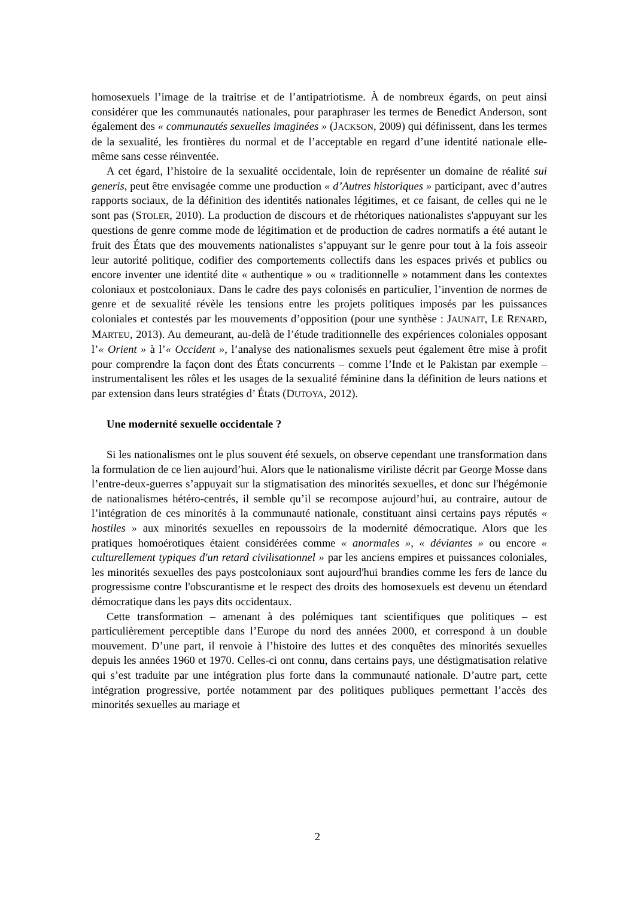homosexuels l’image de la traitrise et de l’antipatriotisme. À de nombreux égards, on peut ainsi considérer que les communautés nationales, pour paraphraser les termes de Benedict Anderson, sont également des « communautés sexuelles imaginées » (JACKSON, 2009) qui définissent, dans les termes de la sexualité, les frontières du normal et de l’acceptable en regard d’une identité nationale elle-même sans cesse réinventée.
A cet égard, l’histoire de la sexualité occidentale, loin de représenter un domaine de réalité sui generis, peut être envisagée comme une production « d’Autres historiques » participant, avec d’autres rapports sociaux, de la définition des identités nationales légitimes, et ce faisant, de celles qui ne le sont pas (STOLER, 2010). La production de discours et de rhétoriques nationalistes s'appuyant sur les questions de genre comme mode de légitimation et de production de cadres normatifs a été autant le fruit des États que des mouvements nationalistes s’appuyant sur le genre pour tout à la fois asseoir leur autorité politique, codifier des comportements collectifs dans les espaces privés et publics ou encore inventer une identité dite « authentique » ou « traditionnelle » notamment dans les contextes coloniaux et postcoloniaux. Dans le cadre des pays colonisés en particulier, l’invention de normes de genre et de sexualité révèle les tensions entre les projets politiques imposés par les puissances coloniales et contestés par les mouvements d’opposition (pour une synthèse : JAUNAIT, LE RENARD, MARTEU, 2013). Au demeurant, au-delà de l’étude traditionnelle des expériences coloniales opposant l’« Orient » à l’« Occident », l’analyse des nationalismes sexuels peut également être mise à profit pour comprendre la façon dont des États concurrents – comme l’Inde et le Pakistan par exemple – instrumentalisent les rôles et les usages de la sexualité féminine dans la définition de leurs nations et par extension dans leurs stratégies d’ États (DUTOYA, 2012).
Une modernité sexuelle occidentale ?
Si les nationalismes ont le plus souvent été sexuels, on observe cependant une transformation dans la formulation de ce lien aujourd’hui. Alors que le nationalisme viriliste décrit par George Mosse dans l’entre-deux-guerres s’appuyait sur la stigmatisation des minorités sexuelles, et donc sur l'hégémonie de nationalismes hétéro-centrés, il semble qu’il se recompose aujourd’hui, au contraire, autour de l’intégration de ces minorités à la communauté nationale, constituant ainsi certains pays réputés « hostiles » aux minorités sexuelles en repoussoirs de la modernité démocratique. Alors que les pratiques homoérotiques étaient considérées comme « anormales », « déviantes » ou encore « culturellement typiques d'un retard civilisationnel » par les anciens empires et puissances coloniales, les minorités sexuelles des pays postcoloniaux sont aujourd'hui brandies comme les fers de lance du progressisme contre l'obscurantisme et le respect des droits des homosexuels est devenu un étendard démocratique dans les pays dits occidentaux.
Cette transformation – amenant à des polémiques tant scientifiques que politiques – est particulièrement perceptible dans l’Europe du nord des années 2000, et correspond à un double mouvement. D’une part, il renvoie à l’histoire des luttes et des conquêtes des minorités sexuelles depuis les années 1960 et 1970. Celles-ci ont connu, dans certains pays, une déstigmatisation relative qui s’est traduite par une intégration plus forte dans la communauté nationale. D’autre part, cette intégration progressive, portée notamment par des politiques publiques permettant l’accès des minorités sexuelles au mariage et
2